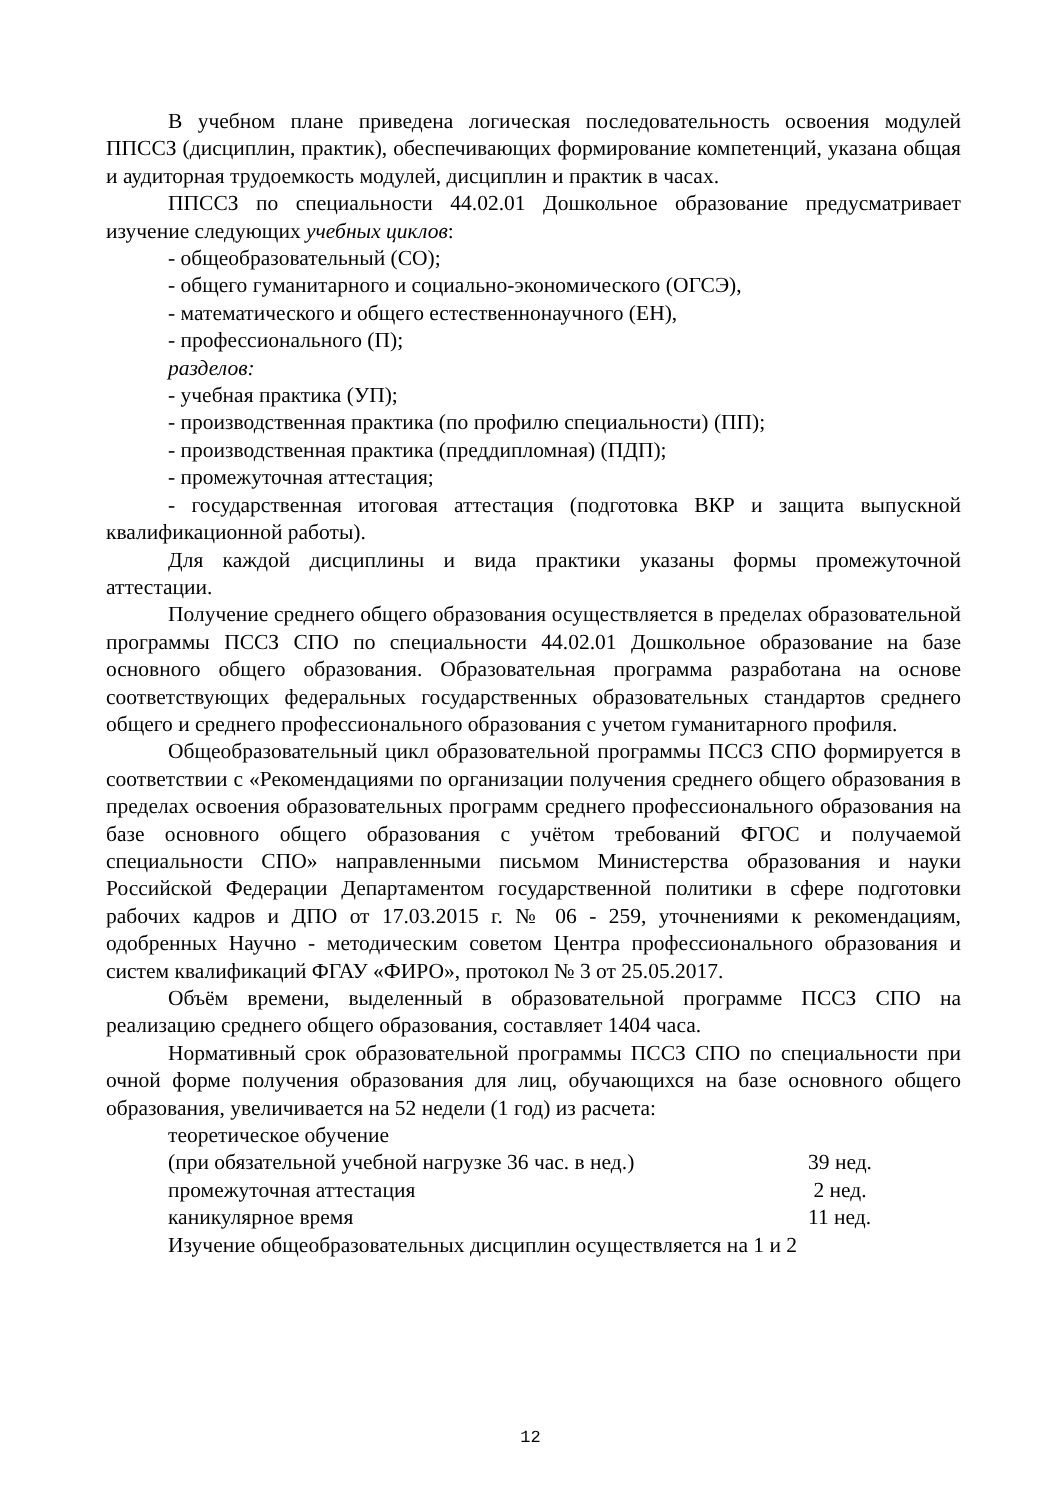В учебном плане приведена логическая последовательность освоения модулей ППССЗ (дисциплин, практик), обеспечивающих формирование компетенций, указана общая и аудиторная трудоемкость модулей, дисциплин и практик в часах.
ППССЗ по специальности 44.02.01 Дошкольное образование предусматривает изучение следующих учебных циклов:
- общеобразовательный (СО);
- общего гуманитарного и социально-экономического (ОГСЭ),
- математического и общего естественнонаучного (ЕН),
- профессионального (П);
разделов:
- учебная практика (УП);
- производственная практика (по профилю специальности) (ПП);
- производственная практика (преддипломная) (ПДП);
- промежуточная аттестация;
- государственная итоговая аттестация (подготовка ВКР и защита выпускной квалификационной работы).
Для каждой дисциплины и вида практики указаны формы промежуточной аттестации.
Получение среднего общего образования осуществляется в пределах образовательной программы ПССЗ СПО по специальности 44.02.01 Дошкольное образование на базе основного общего образования. Образовательная программа разработана на основе соответствующих федеральных государственных образовательных стандартов среднего общего и среднего профессионального образования с учетом гуманитарного профиля.
Общеобразовательный цикл образовательной программы ПССЗ СПО формируется в соответствии с «Рекомендациями по организации получения среднего общего образования в пределах освоения образовательных программ среднего профессионального образования на базе основного общего образования с учётом требований ФГОС и получаемой специальности СПО» направленными письмом Министерства образования и науки Российской Федерации Департаментом государственной политики в сфере подготовки рабочих кадров и ДПО от 17.03.2015 г. № 06 - 259, уточнениями к рекомендациям, одобренных Научно - методическим советом Центра профессионального образования и систем квалификаций ФГАУ «ФИРО», протокол № 3 от 25.05.2017.
Объём времени, выделенный в образовательной программе ПССЗ СПО на реализацию среднего общего образования, составляет 1404 часа.
Нормативный срок образовательной программы ПССЗ СПО по специальности при очной форме получения образования для лиц, обучающихся на базе основного общего образования, увеличивается на 52 недели (1 год) из расчета:
теоретическое обучение
(при обязательной учебной нагрузке 36 час. в нед.) 39 нед.
промежуточная аттестация 2 нед.
каникулярное время 11 нед.
Изучение общеобразовательных дисциплин осуществляется на 1 и 2
12